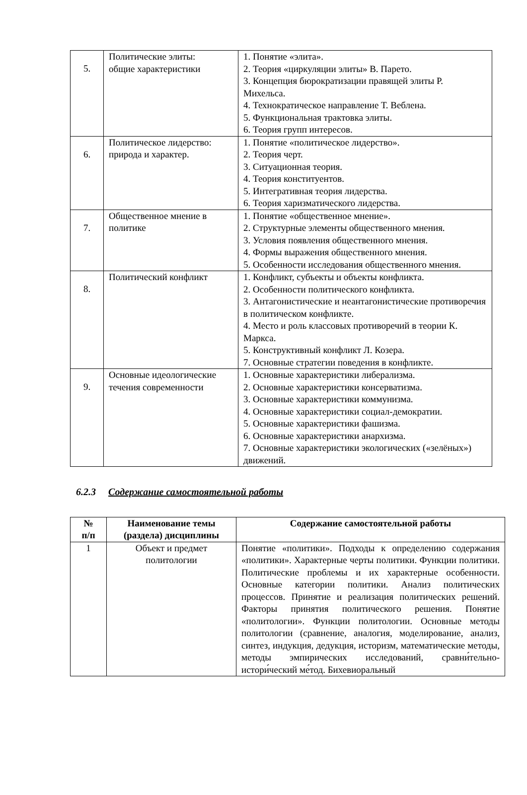| 5. | Политические элиты: общие характеристики | 1. Понятие «элита». 2. Теория «циркуляции элиты» В. Парето. 3. Концепция бюрократизации правящей элиты Р. Михельса. 4. Технократическое направление Т. Веблена. 5. Функциональная трактовка элиты. 6. Теория групп интересов. |
| 6. | Политическое лидерство: природа и характер. | 1. Понятие «политическое лидерство». 2. Теория черт. 3. Ситуационная теория. 4. Теория конституентов. 5. Интегративная теория лидерства. 6. Теория харизматического лидерства. |
| 7. | Общественное мнение в политике | 1. Понятие «общественное мнение». 2. Структурные элементы общественного мнения. 3. Условия появления общественного мнения. 4. Формы выражения общественного мнения. 5. Особенности исследования общественного мнения. |
| 8. | Политический конфликт | 1. Конфликт, субъекты и объекты конфликта. 2. Особенности политического конфликта. 3. Антагонистические и неантагонистические противоречия в политическом конфликте. 4. Место и роль классовых противоречий в теории К. Маркса. 5. Конструктивный конфликт Л. Козера. 7. Основные стратегии поведения в конфликте. |
| 9. | Основные идеологические течения современности | 1. Основные характеристики либерализма. 2. Основные характеристики консерватизма. 3. Основные характеристики коммунизма. 4. Основные характеристики социал-демократии. 5. Основные характеристики фашизма. 6. Основные характеристики анархизма. 7. Основные характеристики экологических («зелёных») движений. |
6.2.3 Содержание самостоятельной работы
| № п/п | Наименование темы (раздела) дисциплины | Содержание самостоятельной работы |
| --- | --- | --- |
| 1 | Объект и предмет политологии | Понятие «политики». Подходы к определению содержания «политики». Характерные черты политики. Функции политики. Политические проблемы и их характерные особенности. Основные категории политики. Анализ политических процессов. Принятие и реализация политических решений. Факторы принятия политического решения. Понятие «политологии». Функции политологии. Основные методы политологии (сравнение, аналогия, моделирование, анализ, синтез, индукция, дедукция, историзм, математические методы, методы эмпирических исследований, сравни́тельно-истори́ческий ме́тод. Бихевиоральный |